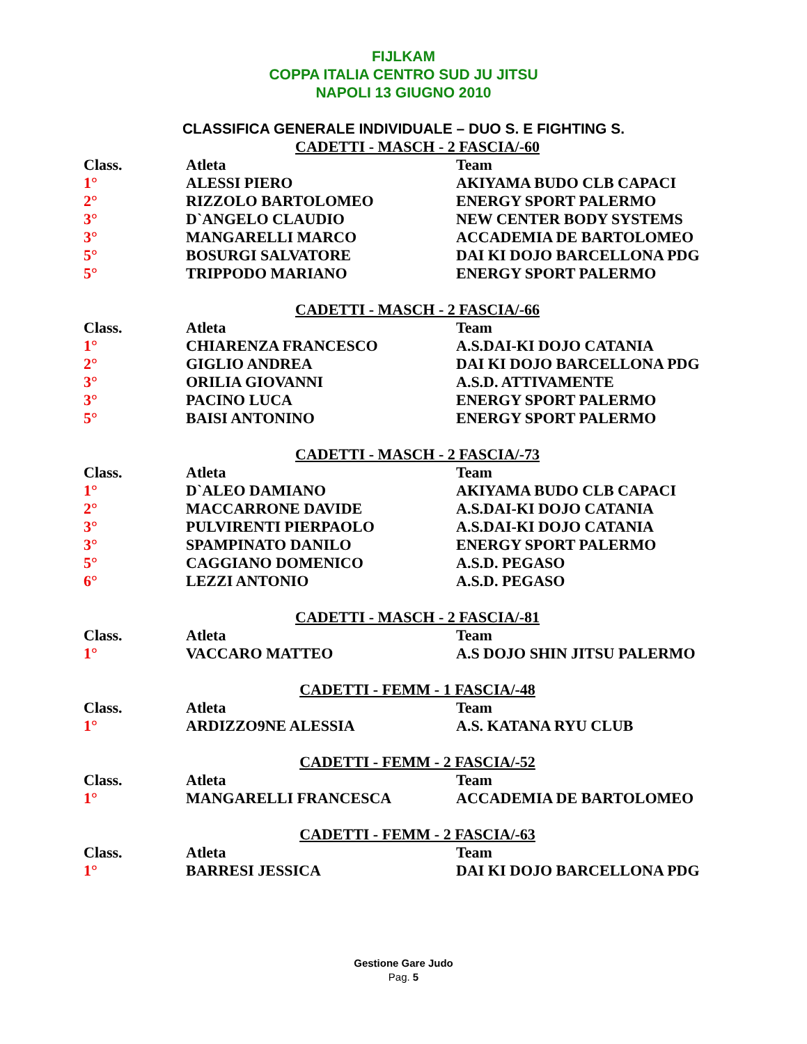FIJLKAM
COPPA ITALIA CENTRO SUD JU JITSU
NAPOLI 13 GIUGNO 2010
CLASSIFICA GENERALE INDIVIDUALE – DUO S. E FIGHTING S.
CADETTI - MASCH - 2 FASCIA/-60
| Class. | Atleta | Team |
| --- | --- | --- |
| 1° | ALESSI PIERO | AKIYAMA BUDO CLB CAPACI |
| 2° | RIZZOLO BARTOLOMEO | ENERGY SPORT PALERMO |
| 3° | D`ANGELO CLAUDIO | NEW CENTER BODY SYSTEMS |
| 3° | MANGARELLI MARCO | ACCADEMIA DE BARTOLOMEO |
| 5° | BOSURGI SALVATORE | DAI KI DOJO BARCELLONA PDG |
| 5° | TRIPPODO MARIANO | ENERGY SPORT PALERMO |
CADETTI - MASCH - 2 FASCIA/-66
| Class. | Atleta | Team |
| --- | --- | --- |
| 1° | CHIARENZA FRANCESCO | A.S.DAI-KI DOJO CATANIA |
| 2° | GIGLIO ANDREA | DAI KI DOJO BARCELLONA PDG |
| 3° | ORILIA GIOVANNI | A.S.D. ATTIVAMENTE |
| 3° | PACINO LUCA | ENERGY SPORT PALERMO |
| 5° | BAISI ANTONINO | ENERGY SPORT PALERMO |
CADETTI - MASCH - 2 FASCIA/-73
| Class. | Atleta | Team |
| --- | --- | --- |
| 1° | D`ALEO DAMIANO | AKIYAMA BUDO CLB CAPACI |
| 2° | MACCARRONE DAVIDE | A.S.DAI-KI DOJO CATANIA |
| 3° | PULVIRENTI PIERPAOLO | A.S.DAI-KI DOJO CATANIA |
| 3° | SPAMPINATO DANILO | ENERGY SPORT PALERMO |
| 5° | CAGGIANO DOMENICO | A.S.D. PEGASO |
| 6° | LEZZI ANTONIO | A.S.D. PEGASO |
CADETTI - MASCH - 2 FASCIA/-81
| Class. | Atleta | Team |
| --- | --- | --- |
| 1° | VACCARO MATTEO | A.S DOJO SHIN JITSU PALERMO |
CADETTI - FEMM - 1 FASCIA/-48
| Class. | Atleta | Team |
| --- | --- | --- |
| 1° | ARDIZZO9NE ALESSIA | A.S. KATANA RYU CLUB |
CADETTI - FEMM - 2 FASCIA/-52
| Class. | Atleta | Team |
| --- | --- | --- |
| 1° | MANGARELLI FRANCESCA | ACCADEMIA DE BARTOLOMEO |
CADETTI - FEMM - 2 FASCIA/-63
| Class. | Atleta | Team |
| --- | --- | --- |
| 1° | BARRESI JESSICA | DAI KI DOJO BARCELLONA PDG |
Gestione Gare Judo
Pag. 5